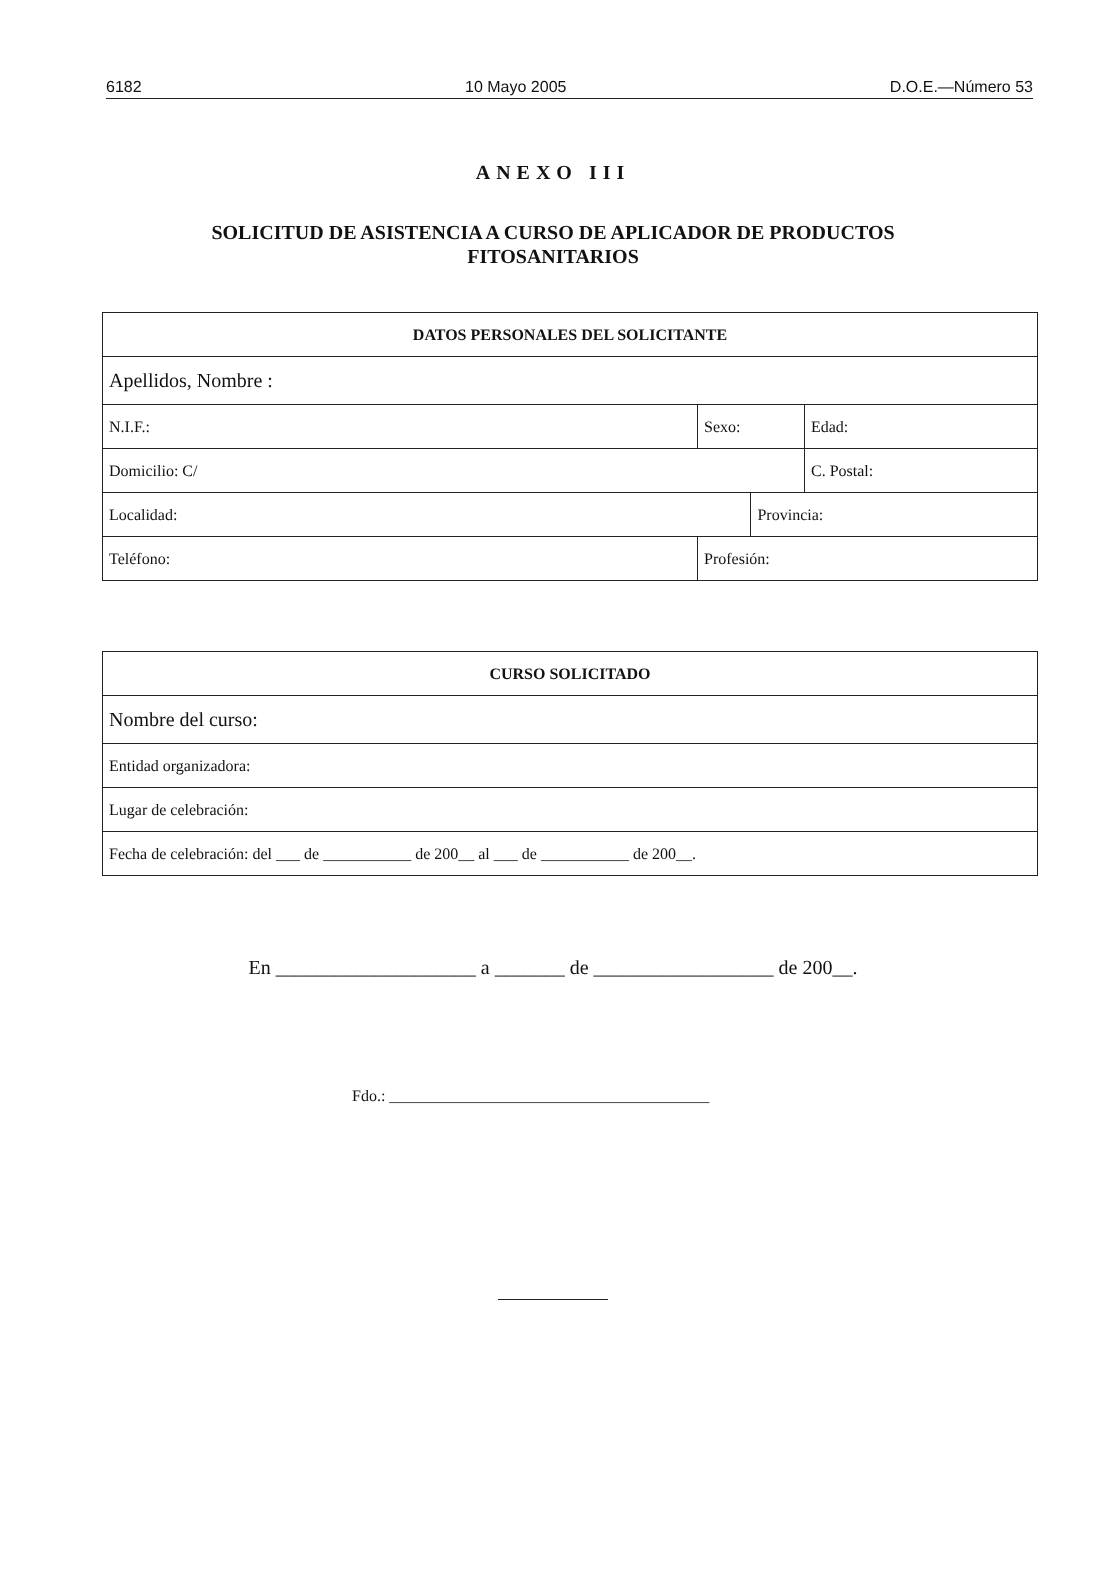6182 10 Mayo 2005 D.O.E.—Número 53
ANEXO III
SOLICITUD DE ASISTENCIA A CURSO DE APLICADOR DE PRODUCTOS
FITOSANITARIOS
| DATOS PERSONALES DEL SOLICITANTE | | | | | |
| Apellidos, Nombre : | | | | | |
| N.I.F.: | | Sexo: | | Edad: | |
| Domicilio: C/ | | | | | C. Postal: |
| Localidad: | | | Provincia: | | |
| Teléfono: | Profesión: | | | | |
| CURSO SOLICITADO |
| Nombre del curso: |
| Entidad organizadora: |
| Lugar de celebración: |
| Fecha de celebración: del ___ de ___________ de 200__ al ___ de ___________ de 200__. |
En ____________________ a _______ de __________________ de 200__.
Fdo.: ________________________________________